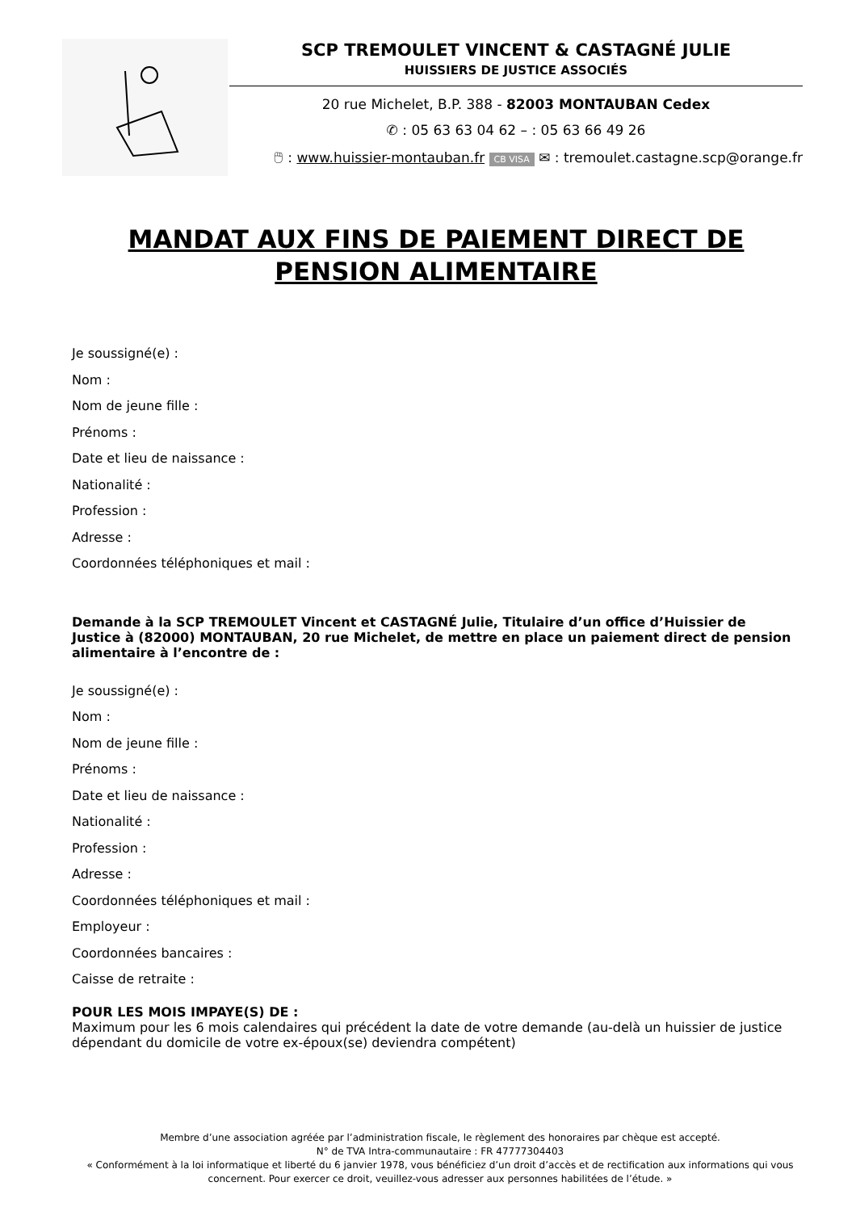SCP TREMOULET VINCENT & CASTAGNÉ JULIE
HUISSIERS DE JUSTICE ASSOCIÉS
20 rue Michelet, B.P. 388 - 82003 MONTAUBAN Cedex
✆ : 05 63 63 04 62 – : 05 63 66 49 26
🖱 : www.huissier-montauban.fr CB VISA ✉ : tremoulet.castagne.scp@orange.fr
MANDAT AUX FINS DE PAIEMENT DIRECT DE PENSION ALIMENTAIRE
Je soussigné(e) :
Nom :
Nom de jeune fille :
Prénoms :
Date et lieu de naissance :
Nationalité :
Profession :
Adresse :
Coordonnées téléphoniques et mail :
Demande à la SCP TREMOULET Vincent et CASTAGNÉ Julie, Titulaire d’un office d’Huissier de Justice à (82000) MONTAUBAN, 20 rue Michelet, de mettre en place un paiement direct de pension alimentaire à l’encontre de :
Je soussigné(e) :
Nom :
Nom de jeune fille :
Prénoms :
Date et lieu de naissance :
Nationalité :
Profession :
Adresse :
Coordonnées téléphoniques et mail :
Employeur :
Coordonnées bancaires :
Caisse de retraite :
POUR LES MOIS IMPAYE(S) DE :
Maximum pour les 6 mois calendaires qui précédent la date de votre demande (au-delà un huissier de justice dépendant du domicile de votre ex-époux(se) deviendra compétent)
Membre d’une association agréée par l’administration fiscale, le règlement des honoraires par chèque est accepté.
N° de TVA Intra-communautaire : FR 47777304403
« Conformément à la loi informatique et liberté du 6 janvier 1978, vous bénéficiez d’un droit d’accès et de rectification aux informations qui vous concernent. Pour exercer ce droit, veuillez-vous adresser aux personnes habilitées de l’étude. »